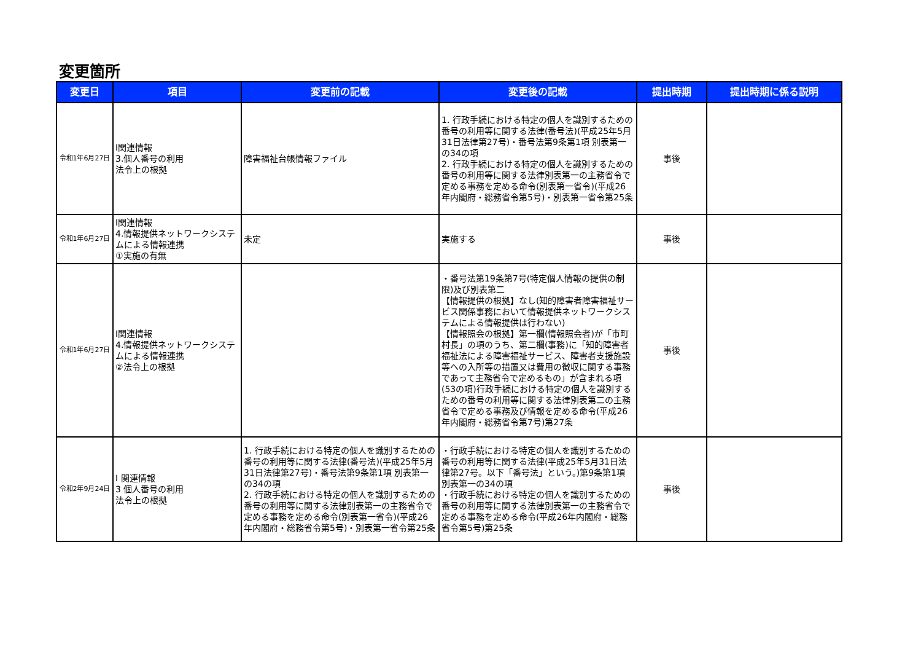変更箇所
| 変更日 | 項目 | 変更前の記載 | 変更後の記載 | 提出時期 | 提出時期に係る説明 |
| --- | --- | --- | --- | --- | --- |
| 令和1年6月27日 | Ⅰ関連情報 3.個人番号の利用 法令上の根拠 | 障害福祉台帳情報ファイル | 1. 行政手続における特定の個人を識別するための番号の利用等に関する法律(番号法)(平成25年5月31日法律第27号)・番号法第9条第1項 別表第一の34の項 2. 行政手続における特定の個人を識別するための番号の利用等に関する法律別表第一の主務省令で定める事務を定める命令(別表第一省令)(平成26年内閣府・総務省令第5号)・別表第一省令第25条 | 事後 | |
| 令和1年6月27日 | Ⅰ関連情報 4.情報提供ネットワークシステムによる情報連携 ①実施の有無 | 未定 | 実施する | 事後 | |
| 令和1年6月27日 | Ⅰ関連情報 4.情報提供ネットワークシステムによる情報連携 ②法令上の根拠 | | ・番号法第19条第7号(特定個人情報の提供の制限)及び別表第二 【情報提供の根拠】なし(知的障害者障害福祉サービス関係事務において情報提供ネットワークシステムによる情報提供は行わない) 【情報照会の根拠】第一欄(情報照会者)が「市町村長」の項のうち、第二欄(事務)に「知的障害者福祉法による障害福祉サービス、障害者支援施設等への入所等の措置又は費用の徴収に関する事務であって主務省令で定めるもの」が含まれる項(53の項)行政手続における特定の個人を識別するための番号の利用等に関する法律別表第二の主務省令で定める事務及び情報を定める命令(平成26年内閣府・総務省令第7号)第27条 | 事後 | |
| 令和2年9月24日 | Ⅰ 関連情報 3 個人番号の利用 法令上の根拠 | 1. 行政手続における特定の個人を識別するための番号の利用等に関する法律(番号法)(平成25年5月31日法律第27号)・番号法第9条第1項 別表第一の34の項 2. 行政手続における特定の個人を識別するための番号の利用等に関する法律別表第一の主務省令で定める事務を定める命令(別表第一省令)(平成26年内閣府・総務省令第5号)・別表第一省令第25条 | ・行政手続における特定の個人を識別するための番号の利用等に関する法律(平成25年5月31日法律第27号。以下「番号法」という。)第9条第1項 別表第一の34の項 ・行政手続における特定の個人を識別するための番号の利用等に関する法律別表第一の主務省令で定める事務を定める命令(平成26年内閣府・総務省令第5号)第25条 | 事後 | |